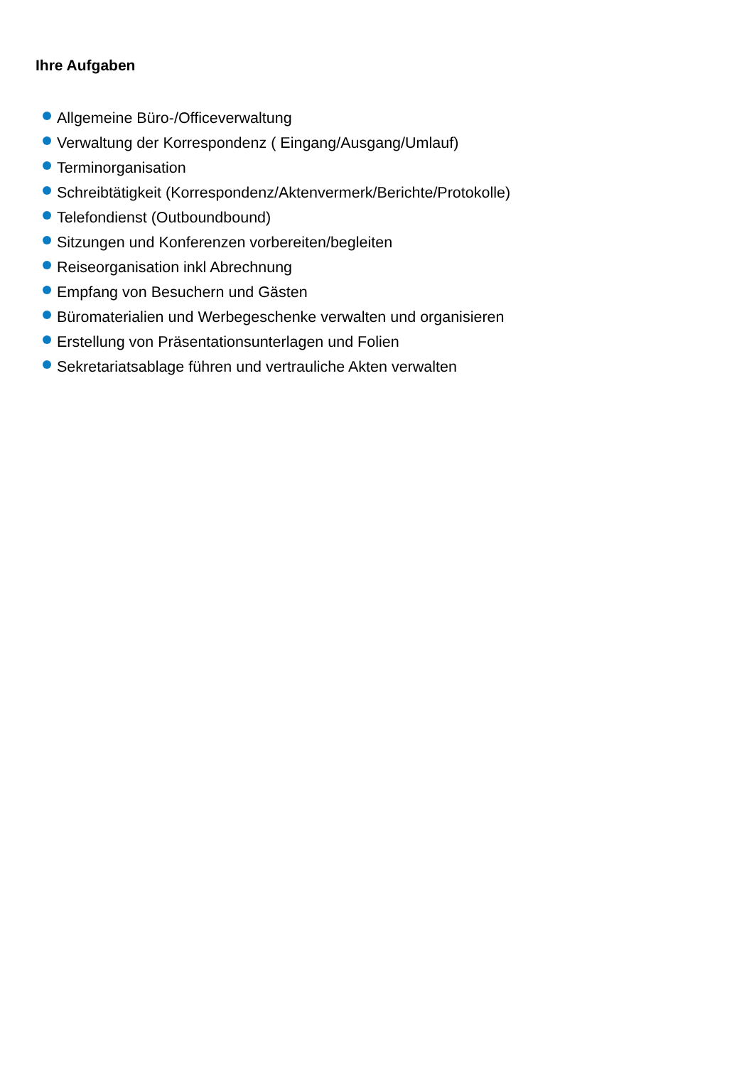Ihre Aufgaben
Allgemeine Büro-/Officeverwaltung
Verwaltung der Korrespondenz ( Eingang/Ausgang/Umlauf)
Terminorganisation
Schreibtätigkeit (Korrespondenz/Aktenvermerk/Berichte/Protokolle)
Telefondienst (Outboundbound)
Sitzungen und Konferenzen vorbereiten/begleiten
Reiseorganisation inkl Abrechnung
Empfang von Besuchern und Gästen
Büromaterialien und Werbegeschenke verwalten und organisieren
Erstellung von Präsentationsunterlagen und Folien
Sekretariatsablage führen und vertrauliche Akten verwalten